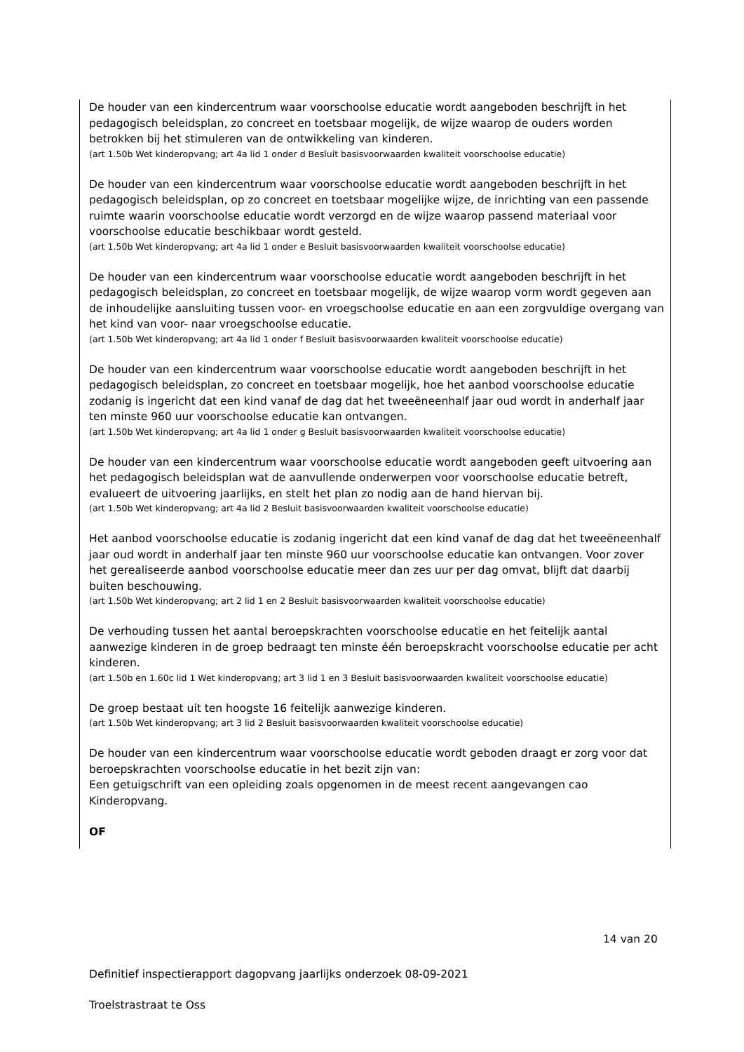De houder van een kindercentrum waar voorschoolse educatie wordt aangeboden beschrijft in het pedagogisch beleidsplan, zo concreet en toetsbaar mogelijk, de wijze waarop de ouders worden betrokken bij het stimuleren van de ontwikkeling van kinderen.
(art 1.50b Wet kinderopvang; art 4a lid 1 onder d Besluit basisvoorwaarden kwaliteit voorschoolse educatie)
De houder van een kindercentrum waar voorschoolse educatie wordt aangeboden beschrijft in het pedagogisch beleidsplan, op zo concreet en toetsbaar mogelijke wijze, de inrichting van een passende ruimte waarin voorschoolse educatie wordt verzorgd en de wijze waarop passend materiaal voor voorschoolse educatie beschikbaar wordt gesteld.
(art 1.50b Wet kinderopvang; art 4a lid 1 onder e Besluit basisvoorwaarden kwaliteit voorschoolse educatie)
De houder van een kindercentrum waar voorschoolse educatie wordt aangeboden beschrijft in het pedagogisch beleidsplan, zo concreet en toetsbaar mogelijk, de wijze waarop vorm wordt gegeven aan de inhoudelijke aansluiting tussen voor- en vroegschoolse educatie en aan een zorgvuldige overgang van het kind van voor- naar vroegschoolse educatie.
(art 1.50b Wet kinderopvang; art 4a lid 1 onder f Besluit basisvoorwaarden kwaliteit voorschoolse educatie)
De houder van een kindercentrum waar voorschoolse educatie wordt aangeboden beschrijft in het pedagogisch beleidsplan, zo concreet en toetsbaar mogelijk, hoe het aanbod voorschoolse educatie zodanig is ingericht dat een kind vanaf de dag dat het tweeëneenhalf jaar oud wordt in anderhalf jaar ten minste 960 uur voorschoolse educatie kan ontvangen.
(art 1.50b Wet kinderopvang; art 4a lid 1 onder g Besluit basisvoorwaarden kwaliteit voorschoolse educatie)
De houder van een kindercentrum waar voorschoolse educatie wordt aangeboden geeft uitvoering aan het pedagogisch beleidsplan wat de aanvullende onderwerpen voor voorschoolse educatie betreft, evalueert de uitvoering jaarlijks, en stelt het plan zo nodig aan de hand hiervan bij.
(art 1.50b Wet kinderopvang; art 4a lid 2 Besluit basisvoorwaarden kwaliteit voorschoolse educatie)
Het aanbod voorschoolse educatie is zodanig ingericht dat een kind vanaf de dag dat het tweeëneenhalf jaar oud wordt in anderhalf jaar ten minste 960 uur voorschoolse educatie kan ontvangen. Voor zover het gerealiseerde aanbod voorschoolse educatie meer dan zes uur per dag omvat, blijft dat daarbij buiten beschouwing.
(art 1.50b Wet kinderopvang; art 2 lid 1 en 2 Besluit basisvoorwaarden kwaliteit voorschoolse educatie)
De verhouding tussen het aantal beroepskrachten voorschoolse educatie en het feitelijk aantal aanwezige kinderen in de groep bedraagt ten minste één beroepskracht voorschoolse educatie per acht kinderen.
(art 1.50b en 1.60c lid 1 Wet kinderopvang; art 3 lid 1 en 3 Besluit basisvoorwaarden kwaliteit voorschoolse educatie)
De groep bestaat uit ten hoogste 16 feitelijk aanwezige kinderen.
(art 1.50b Wet kinderopvang; art 3 lid 2 Besluit basisvoorwaarden kwaliteit voorschoolse educatie)
De houder van een kindercentrum waar voorschoolse educatie wordt geboden draagt er zorg voor dat beroepskrachten voorschoolse educatie in het bezit zijn van:
Een getuigschrift van een opleiding zoals opgenomen in de meest recent aangevangen cao Kinderopvang.
OF
14 van 20
Definitief inspectierapport dagopvang jaarlijks onderzoek 08-09-2021
Troelstrastraat te Oss